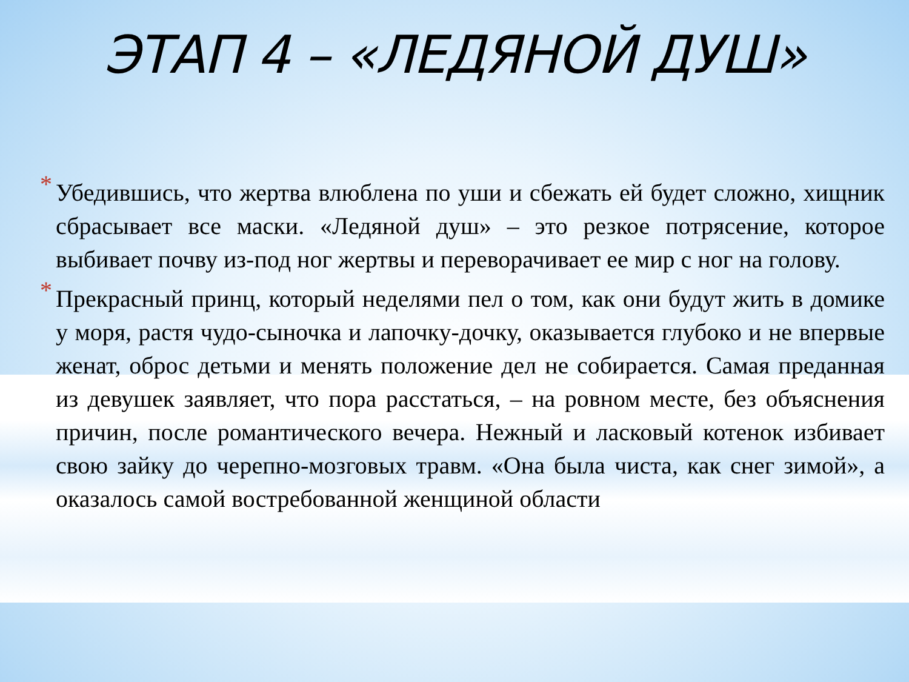ЭТАП 4 – «ЛЕДЯНОЙ ДУШ»
* Убедившись, что жертва влюблена по уши и сбежать ей будет сложно, хищник сбрасывает все маски. «Ледяной душ» – это резкое потрясение, которое выбивает почву из-под ног жертвы и переворачивает ее мир с ног на голову.
* Прекрасный принц, который неделями пел о том, как они будут жить в домике у моря, растя чудо-сыночка и лапочку-дочку, оказывается глубоко и не впервые женат, оброс детьми и менять положение дел не собирается. Самая преданная из девушек заявляет, что пора расстаться, – на ровном месте, без объяснения причин, после романтического вечера. Нежный и ласковый котенок избивает свою зайку до черепно-мозговых травм. «Она была чиста, как снег зимой», а оказалось самой востребованной женщиной области